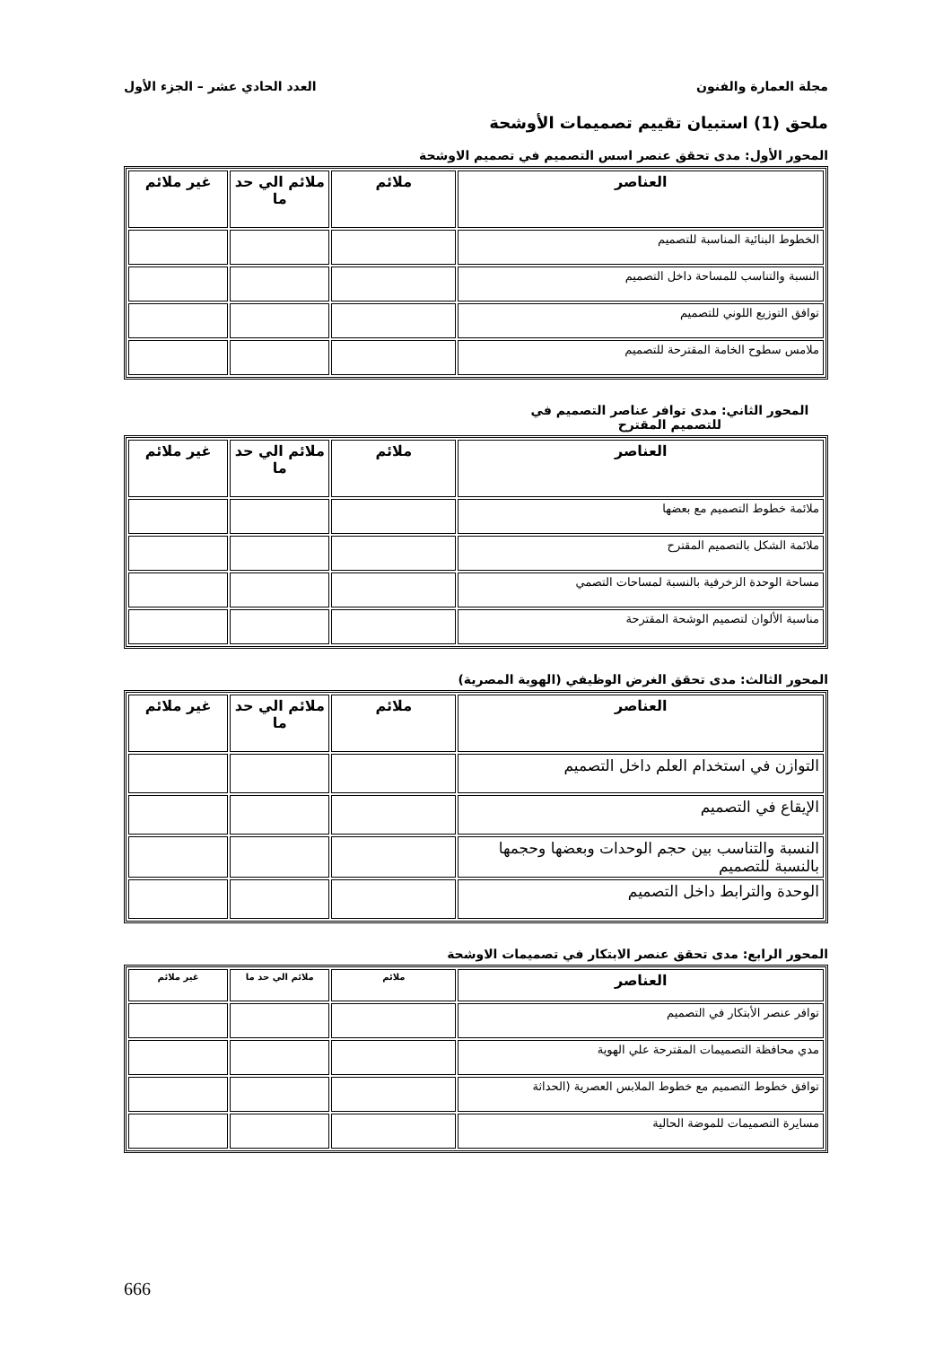مجلة العمارة والفنون العدد الحادي عشر – الجزء الأول
ملحق (1) استبيان تقييم تصميمات الأوشحة
المحور الأول: مدى تحقق عنصر اسس التصميم في تصميم الاوشحة
| العناصر | ملائم | ملائم الي حد ما | غير ملائم |
| --- | --- | --- | --- |
| الخطوط البنائية المناسبة للتصميم | | | |
| النسبة والتناسب للمساحة داخل التصميم | | | |
| توافق التوزيع اللوني للتصميم | | | |
| ملامس سطوح الخامة المقترحة للتصميم | | | |
المحور الثاني: مدى توافر عناصر التصميم في للتصميم المقترح
| العناصر | ملائم | ملائم الي حد ما | غير ملائم |
| --- | --- | --- | --- |
| ملائمة خطوط التصميم مع بعضها | | | |
| ملائمة الشكل بالتصميم المقترح | | | |
| مساحة الوحدة الزخرفية بالنسبة لمساحات التصمي | | | |
| مناسبة الألوان لتصميم الوشحة المقترحة | | | |
المحور الثالث: مدى تحقق الغرض الوظيفي (الهوية المصرية)
| العناصر | ملائم | ملائم الي حد ما | غير ملائم |
| --- | --- | --- | --- |
| التوازن في استخدام العلم داخل التصميم | | | |
| الإيقاع في التصميم | | | |
| النسبة والتناسب بين حجم الوحدات وبعضها وحجمها بالنسبة للتصميم | | | |
| الوحدة والترابط داخل التصميم | | | |
المحور الرابع: مدى تحقق عنصر الابتكار في تصميمات الاوشحة
| العناصر | ملائم | ملائم الي حد ما | غير ملائم |
| --- | --- | --- | --- |
| توافر عنصر الأبتكار في التصميم | | | |
| مدي محافظة التصميمات المقترحة علي الهوية | | | |
| توافق خطوط التصميم مع خطوط الملابس العصرية (الحداثة | | | |
| مسايرة التصميمات للموضة الحالية | | | |
666